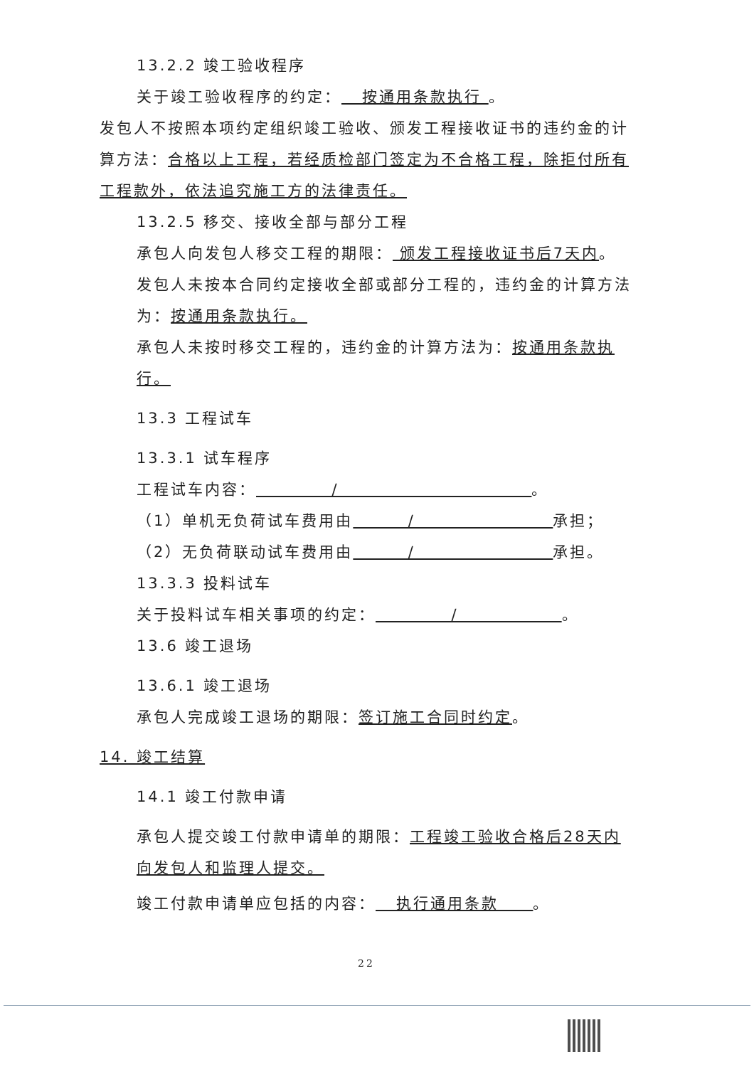13.2.2 竣工验收程序
关于竣工验收程序的约定： 按通用条款执行 。
发包人不按照本项约定组织竣工验收、颁发工程接收证书的违约金的计算方法：合格以上工程，若经质检部门签定为不合格工程，除拒付所有工程款外，依法追究施工方的法律责任。
13.2.5 移交、接收全部与部分工程
承包人向发包人移交工程的期限： 颁发工程接收证书后7天内。
发包人未按本合同约定接收全部或部分工程的，违约金的计算方法为：按通用条款执行。
承包人未按时移交工程的，违约金的计算方法为：按通用条款执行。
13.3 工程试车
13.3.1 试车程序
工程试车内容： / 。
（1）单机无负荷试车费用由 / 承担；
（2）无负荷联动试车费用由 / 承担。
13.3.3 投料试车
关于投料试车相关事项的约定： / 。
13.6 竣工退场
13.6.1 竣工退场
承包人完成竣工退场的期限：签订施工合同时约定。
14. 竣工结算
14.1 竣工付款申请
承包人提交竣工付款申请单的期限：工程竣工验收合格后28天内向发包人和监理人提交。
竣工付款申请单应包括的内容： 执行通用条款 。
22